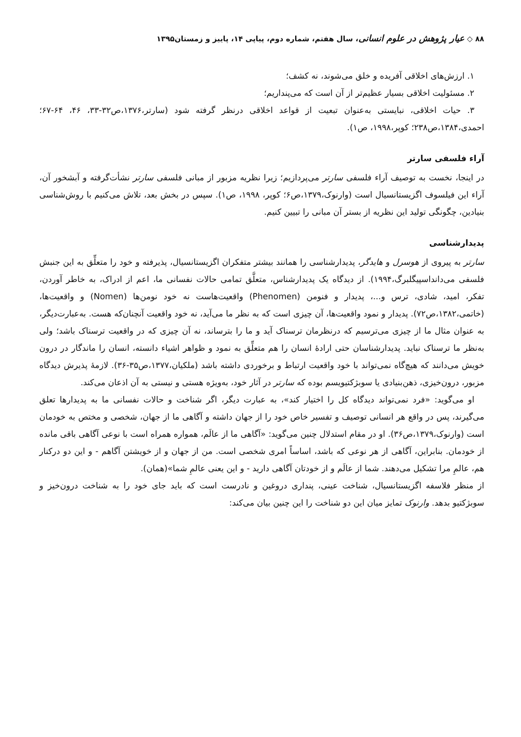۸۸ ◇ عیار پژوهش در علوم انسانی، سال هفتم، شماره دوم، پیاپی ۱۴، پاییز و زمستان۱۳۹۵
۱. ارزش‌های اخلاقی آفریده و خلق می‌شوند، نه کشف؛
۲. مسئولیت اخلاقی بسیار عظیم‌تر از آن است که می‌پنداریم؛
۳. حیات اخلاقی، نبایستی به‌عنوان تبعیت از قواعد اخلاقی درنظر گرفته شود (سارتر،۱۳۷۶،ص۳۲-۳۳، ۴۶، ۶۴-۶۷؛ احمدی،۱۳۸۴،ص۲۳۸؛ کوپر،۱۹۹۸، ص۱).
آراء فلسفی سارتر
در اینجا، نخست به توصیف آراء فلسفی سارتر می‌پردازیم؛ زیرا نظریه مزبور از مبانی فلسفی سارتر نشأت‌گرفته و آبشخور آن، آراء این فیلسوف اگزیستانسیال است (وارنوک،۱۳۷۹،ص۶؛ کوپر، ۱۹۹۸، ص۱). سپس در بخش بعد، تلاش می‌کنیم با روش‌شناسی بنیادین، چگونگی تولید این نظریه از بستر آن مبانی را تبیین کنیم.
پدیدارشناسی
سارتر به پیروی از هوسرل و هایدگر، پدیدارشناسی را همانند بیشتر متفکران اگزیستانسیال، پذیرفته و خود را متعلِّق به این جنبش فلسفی می‌دانداسپیگلبرگ،۱۹۹۴). از دیدگاه یک پدیدارشناس، متعلَّق تمامی حالات نفسانی ما، اعم از ادراک، به خاطر آوردن، تفکر، امید، شادی، ترس و...، پدیدار و فنومن (Phenomen) واقعیت‌هاست نه خود نومن‌ها (Nomen) و واقعیت‌ها، (خاتمی،۱۳۸۲،ص۷۲). پدیدار و نمود واقعیت‌ها، آن چیزی است که به نظر ما می‌آید، نه خود واقعیت آنچنان‌که هست. به‌عبارت‌دیگر، به عنوان مثال ما از چیزی می‌ترسیم که درنظرمان ترسناک آید و ما را بترساند، نه آن چیزی که در واقعیت ترسناک باشد؛ ولی به‌نظر ما ترسناک نباید. پدیدارشناسان حتی ارادهٔ انسان را هم متعلِّق به نمود و ظواهر اشیاء دانسته، انسان را ماندگار در درون خویش می‌دانند که هیچ‌گاه نمی‌تواند با خود واقعیت ارتباط و برخوردی داشته باشد (ملکیان،۱۳۷۷،ص۳۵-۳۶). لازمهٔ پذیرش دیدگاه مزبور، درون‌خیزی، ذهن‌بنیادی یا سوبژکتیویسم بوده که سارتر در آثار خود، به‌ویژه هستی و نیستی به آن اذعان می‌کند.
او می‌گوید: «فرد نمی‌تواند دیدگاه کل را اختیار کند»، به عبارت دیگر، اگر شناخت و حالات نفسانی ما به پدیدارها تعلق می‌گیرند، پس در واقع هر انسانی توصیف و تفسیر خاص خود را از جهان داشته و آگاهی ما از جهان، شخصی و مختص به خودمان است (وارنوک،۱۳۷۹،ص۳۶). او در مقام استدلال چنین می‌گوید: «آگاهی ما از عالَم، همواره همراه است با نوعی آگاهی باقی مانده از خودمان. بنابراین، آگاهی از هر نوعی که باشد، اساساً امری شخصی است. من از جهان و از خویشتن آگاهم - و این دو درکنار هم، عالمِ مرا تشکیل می‌دهند. شما از عالَم و از خودتان آگاهی دارید - و این یعنی عالمِ شما»(همان).
از منظر فلاسفه اگزیستانسیال، شناخت عینی، پنداری دروغین و نادرست است که باید جای خود را به شناخت درون‌خیز و سوبژکتیو بدهد. وارنوک تمایز میان این دو شناخت را این چنین بیان می‌کند: